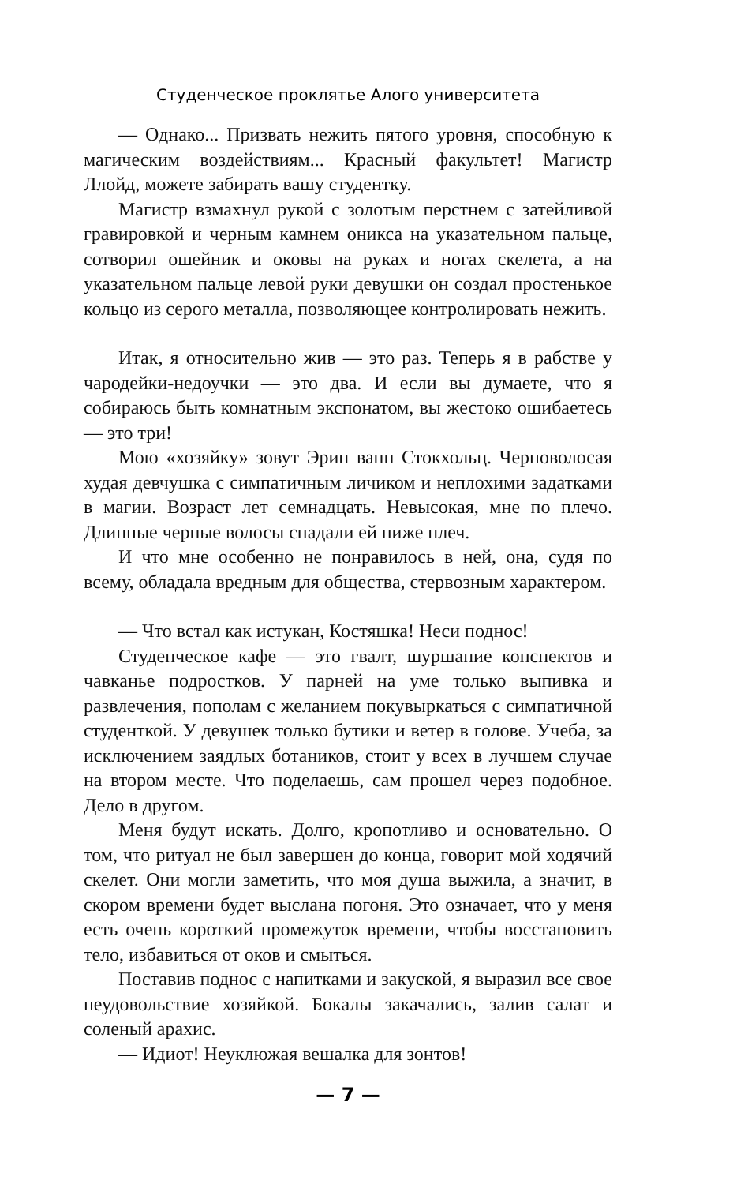Студенческое проклятье Алого университета
— Однако... Призвать нежить пятого уровня, способную к магическим воздействиям... Красный факультет! Магистр Ллойд, можете забирать вашу студентку.
Магистр взмахнул рукой с золотым перстнем с затейливой гравировкой и черным камнем оникса на указательном пальце, сотворил ошейник и оковы на руках и ногах скелета, а на указательном пальце левой руки девушки он создал простенькое кольцо из серого металла, позволяющее контролировать нежить.
Итак, я относительно жив — это раз. Теперь я в рабстве у чародейки-недоучки — это два. И если вы думаете, что я собираюсь быть комнатным экспонатом, вы жестоко ошибаетесь — это три!
Мою «хозяйку» зовут Эрин ванн Стокхольц. Черноволосая худая девчушка с симпатичным личиком и неплохими задатками в магии. Возраст лет семнадцать. Невысокая, мне по плечо. Длинные черные волосы спадали ей ниже плеч.
И что мне особенно не понравилось в ней, она, судя по всему, обладала вредным для общества, стервозным характером.
— Что встал как истукан, Костяшка! Неси поднос!
Студенческое кафе — это гвалт, шуршание конспектов и чавканье подростков. У парней на уме только выпивка и развлечения, пополам с желанием покувыркаться с симпатичной студенткой. У девушек только бутики и ветер в голове. Учеба, за исключением заядлых ботаников, стоит у всех в лучшем случае на втором месте. Что поделаешь, сам прошел через подобное. Дело в другом.
Меня будут искать. Долго, кропотливо и основательно. О том, что ритуал не был завершен до конца, говорит мой ходячий скелет. Они могли заметить, что моя душа выжила, а значит, в скором времени будет выслана погоня. Это означает, что у меня есть очень короткий промежуток времени, чтобы восстановить тело, избавиться от оков и смыться.
Поставив поднос с напитками и закуской, я выразил все свое неудовольствие хозяйкой. Бокалы закачались, залив салат и соленый арахис.
— Идиот! Неуклюжая вешалка для зонтов!
— 7 —